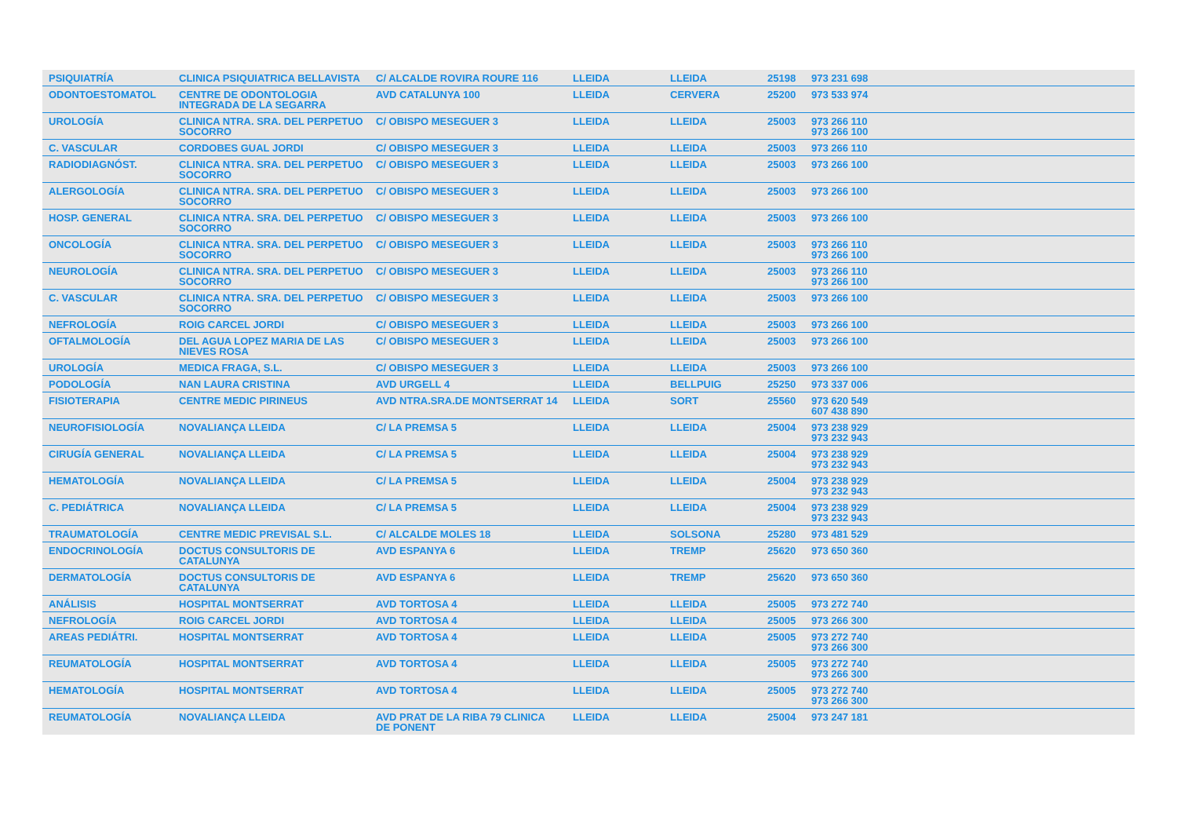| PSIQUIATRÍA | CLINICA PSIQUIATRICA BELLAVISTA | C/ ALCALDE ROVIRA ROURE 116 | LLEIDA | LLEIDA | 25198 | 973 231 698 |
| ODONTOESTOMATOL | CENTRE DE ODONTOLOGIA INTEGRADA DE LA SEGARRA | AVD CATALUNYA 100 | LLEIDA | CERVERA | 25200 | 973 533 974 |
| UROLOGÍA | CLINICA NTRA. SRA. DEL PERPETUO SOCORRO | C/ OBISPO MESEGUER 3 | LLEIDA | LLEIDA | 25003 | 973 266 110 973 266 100 |
| C. VASCULAR | CORDOBES GUAL JORDI | C/ OBISPO MESEGUER 3 | LLEIDA | LLEIDA | 25003 | 973 266 110 |
| RADIODIAGNÓST. | CLINICA NTRA. SRA. DEL PERPETUO SOCORRO | C/ OBISPO MESEGUER 3 | LLEIDA | LLEIDA | 25003 | 973 266 100 |
| ALERGOLOGÍA | CLINICA NTRA. SRA. DEL PERPETUO SOCORRO | C/ OBISPO MESEGUER 3 | LLEIDA | LLEIDA | 25003 | 973 266 100 |
| HOSP. GENERAL | CLINICA NTRA. SRA. DEL PERPETUO SOCORRO | C/ OBISPO MESEGUER 3 | LLEIDA | LLEIDA | 25003 | 973 266 100 |
| ONCOLOGÍA | CLINICA NTRA. SRA. DEL PERPETUO SOCORRO | C/ OBISPO MESEGUER 3 | LLEIDA | LLEIDA | 25003 | 973 266 110 973 266 100 |
| NEUROLOGÍA | CLINICA NTRA. SRA. DEL PERPETUO SOCORRO | C/ OBISPO MESEGUER 3 | LLEIDA | LLEIDA | 25003 | 973 266 110 973 266 100 |
| C. VASCULAR | CLINICA NTRA. SRA. DEL PERPETUO SOCORRO | C/ OBISPO MESEGUER 3 | LLEIDA | LLEIDA | 25003 | 973 266 100 |
| NEFROLOGÍA | ROIG CARCEL JORDI | C/ OBISPO MESEGUER 3 | LLEIDA | LLEIDA | 25003 | 973 266 100 |
| OFTALMOLOGÍA | DEL AGUA LOPEZ MARIA DE LAS NIEVES ROSA | C/ OBISPO MESEGUER 3 | LLEIDA | LLEIDA | 25003 | 973 266 100 |
| UROLOGÍA | MEDICA FRAGA, S.L. | C/ OBISPO MESEGUER 3 | LLEIDA | LLEIDA | 25003 | 973 266 100 |
| PODOLOGÍA | NAN LAURA CRISTINA | AVD URGELL 4 | LLEIDA | BELLPUIG | 25250 | 973 337 006 |
| FISIOTERAPIA | CENTRE MEDIC PIRINEUS | AVD NTRA.SRA.DE MONTSERRAT 14 | LLEIDA | SORT | 25560 | 973 620 549 607 438 890 |
| NEUROFISIOLOGÍA | NOVALIANÇA LLEIDA | C/ LA PREMSA 5 | LLEIDA | LLEIDA | 25004 | 973 238 929 973 232 943 |
| CIRUGÍA GENERAL | NOVALIANÇA LLEIDA | C/ LA PREMSA 5 | LLEIDA | LLEIDA | 25004 | 973 238 929 973 232 943 |
| HEMATOLOGÍA | NOVALIANÇA LLEIDA | C/ LA PREMSA 5 | LLEIDA | LLEIDA | 25004 | 973 238 929 973 232 943 |
| C. PEDIÁTRICA | NOVALIANÇA LLEIDA | C/ LA PREMSA 5 | LLEIDA | LLEIDA | 25004 | 973 238 929 973 232 943 |
| TRAUMATOLOGÍA | CENTRE MEDIC PREVISAL S.L. | C/ ALCALDE MOLES 18 | LLEIDA | SOLSONA | 25280 | 973 481 529 |
| ENDOCRINOLOGÍA | DOCTUS CONSULTORIS DE CATALUNYA | AVD ESPANYA 6 | LLEIDA | TREMP | 25620 | 973 650 360 |
| DERMATOLOGÍA | DOCTUS CONSULTORIS DE CATALUNYA | AVD ESPANYA 6 | LLEIDA | TREMP | 25620 | 973 650 360 |
| ANÁLISIS | HOSPITAL MONTSERRAT | AVD TORTOSA 4 | LLEIDA | LLEIDA | 25005 | 973 272 740 |
| NEFROLOGÍA | ROIG CARCEL JORDI | AVD TORTOSA 4 | LLEIDA | LLEIDA | 25005 | 973 266 300 |
| AREAS PEDIÁTRI. | HOSPITAL MONTSERRAT | AVD TORTOSA 4 | LLEIDA | LLEIDA | 25005 | 973 272 740 973 266 300 |
| REUMATOLOGÍA | HOSPITAL MONTSERRAT | AVD TORTOSA 4 | LLEIDA | LLEIDA | 25005 | 973 272 740 973 266 300 |
| HEMATOLOGÍA | HOSPITAL MONTSERRAT | AVD TORTOSA 4 | LLEIDA | LLEIDA | 25005 | 973 272 740 973 266 300 |
| REUMATOLOGÍA | NOVALIANÇA LLEIDA | AVD PRAT DE LA RIBA 79 CLINICA DE PONENT | LLEIDA | LLEIDA | 25004 | 973 247 181 |